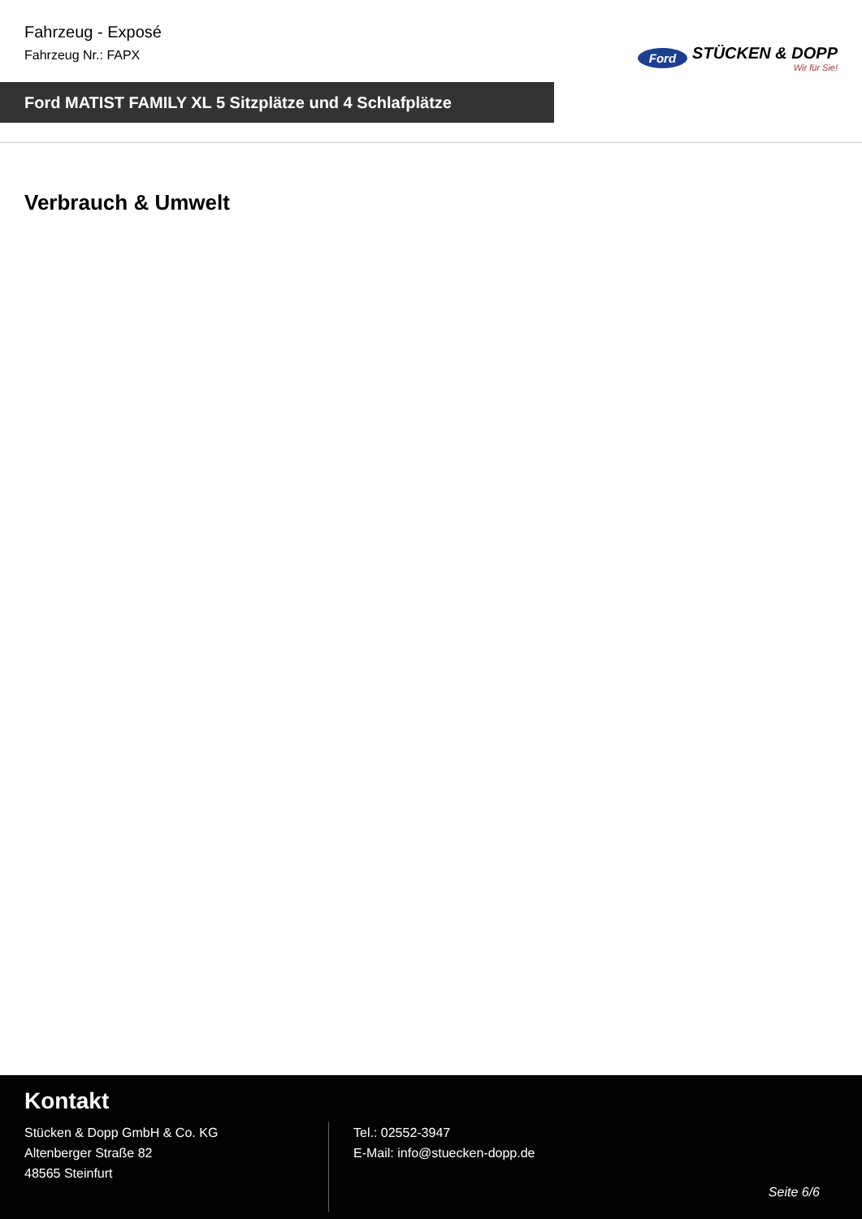Fahrzeug - Exposé
Fahrzeug Nr.: FAPX
Ford STÜCKEN & DOPP
Wir für Sie!
Ford MATIST FAMILY XL 5 Sitzplätze und 4 Schlafplätze
Verbrauch & Umwelt
Kontakt
Stücken & Dopp GmbH & Co. KG
Altenberger Straße 82
48565 Steinfurt
Tel.: 02552-3947
E-Mail: info@stuecken-dopp.de
Seite 6/6